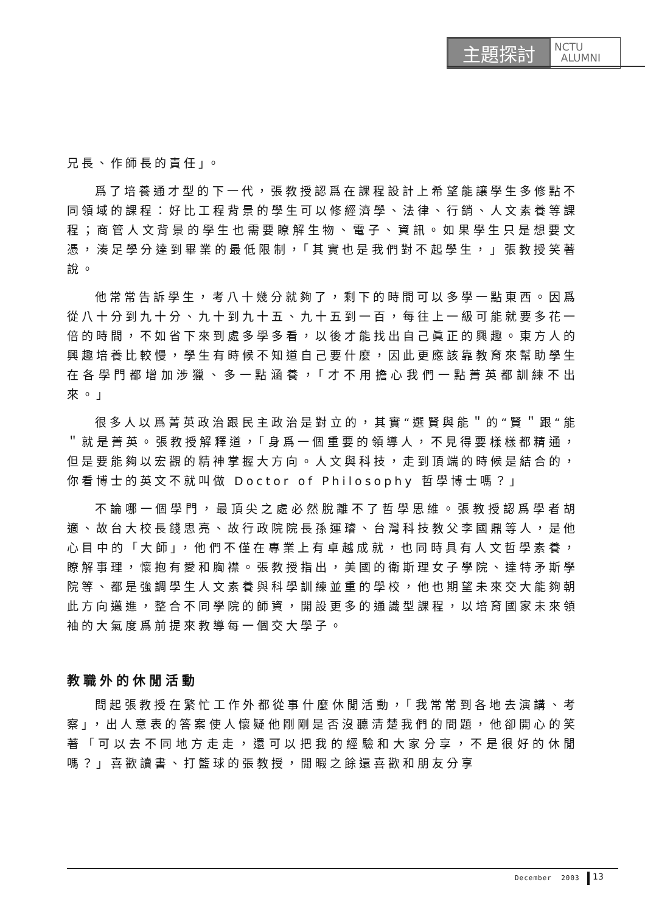主題探討
NCTU
ALUMNI
兄長、作師長的責任」。
爲了培養通才型的下一代，張教授認爲在課程設計上希望能讓學生多修點不同領域的課程：好比工程背景的學生可以修經濟學、法律、行銷、人文素養等課程；商管人文背景的學生也需要瞭解生物、電子、資訊。如果學生只是想要文憑，湊足學分達到畢業的最低限制，「其實也是我們對不起學生，」張教授笑著說。
他常常告訴學生，考八十幾分就夠了，剩下的時間可以多學一點東西。因爲從八十分到九十分、九十到九十五、九十五到一百，每往上一級可能就要多花一倍的時間，不如省下來到處多學多看，以後才能找出自己眞正的興趣。東方人的興趣培養比較慢，學生有時候不知道自己要什麼，因此更應該靠教育來幫助學生在各學門都增加涉獵、多一點涵養，「才不用擔心我們一點菁英都訓練不出來。」
很多人以爲菁英政治跟民主政治是對立的，其實“選賢與能＂的“賢＂跟“能＂就是菁英。張教授解釋道，「身爲一個重要的領導人，不見得要樣樣都精通，但是要能夠以宏觀的精神掌握大方向。人文與科技，走到頂端的時候是結合的，你看博士的英文不就叫做 Doctor of Philosophy 哲學博士嗎？」
不論哪一個學門，最頂尖之處必然脫離不了哲學思維。張教授認爲學者胡適、故台大校長錢思亮、故行政院院長孫運璿、台灣科技教父李國鼎等人，是他心目中的「大師」，他們不僅在專業上有卓越成就，也同時具有人文哲學素養，瞭解事理，懷抱有愛和胸襟。張教授指出，美國的衛斯理女子學院、達特矛斯學院等、都是強調學生人文素養與科學訓練並重的學校，他也期望未來交大能夠朝此方向邁進，整合不同學院的師資，開設更多的通識型課程，以培育國家未來領袖的大氣度爲前提來教導每一個交大學子。
教職外的休閒活動
問起張教授在繁忙工作外都從事什麼休閒活動，「我常常到各地去演講、考察」，出人意表的答案使人懷疑他剛剛是否沒聽清楚我們的問題，他卻開心的笑著「可以去不同地方走走，還可以把我的經驗和大家分享，不是很好的休閒嗎？」喜歡讀書、打籃球的張教授，閒暇之餘還喜歡和朋友分享
December 2003 13